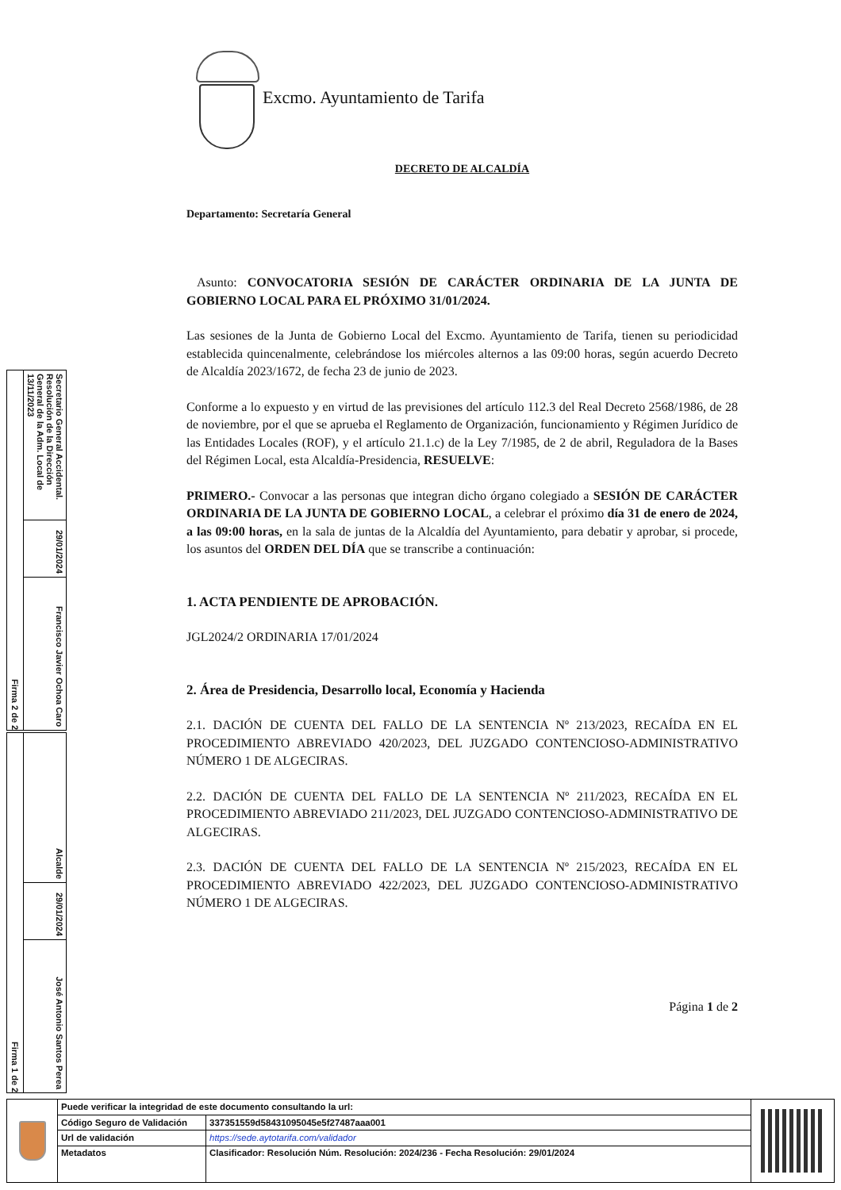Excmo. Ayuntamiento de Tarifa
DECRETO DE ALCALDÍA
Departamento: Secretaría General
Asunto: CONVOCATORIA SESIÓN DE CARÁCTER ORDINARIA DE LA JUNTA DE GOBIERNO LOCAL PARA EL PRÓXIMO 31/01/2024.
Las sesiones de la Junta de Gobierno Local del Excmo. Ayuntamiento de Tarifa, tienen su periodicidad establecida quincenalmente, celebrándose los miércoles alternos a las 09:00 horas, según acuerdo Decreto de Alcaldía 2023/1672, de fecha 23 de junio de 2023.
Conforme a lo expuesto y en virtud de las previsiones del artículo 112.3 del Real Decreto 2568/1986, de 28 de noviembre, por el que se aprueba el Reglamento de Organización, funcionamiento y Régimen Jurídico de las Entidades Locales (ROF), y el artículo 21.1.c) de la Ley 7/1985, de 2 de abril, Reguladora de la Bases del Régimen Local, esta Alcaldía-Presidencia, RESUELVE:
PRIMERO.- Convocar a las personas que integran dicho órgano colegiado a SESIÓN DE CARÁCTER ORDINARIA DE LA JUNTA DE GOBIERNO LOCAL, a celebrar el próximo día 31 de enero de 2024, a las 09:00 horas, en la sala de juntas de la Alcaldía del Ayuntamiento, para debatir y aprobar, si procede, los asuntos del ORDEN DEL DÍA que se transcribe a continuación:
1. ACTA PENDIENTE DE APROBACIÓN.
JGL2024/2 ORDINARIA 17/01/2024
2. Área de Presidencia, Desarrollo local, Economía y Hacienda
2.1. DACIÓN DE CUENTA DEL FALLO DE LA SENTENCIA Nº 213/2023, RECAÍDA EN EL PROCEDIMIENTO ABREVIADO 420/2023, DEL JUZGADO CONTENCIOSO-ADMINISTRATIVO NÚMERO 1 DE ALGECIRAS.
2.2. DACIÓN DE CUENTA DEL FALLO DE LA SENTENCIA Nº 211/2023, RECAÍDA EN EL PROCEDIMIENTO ABREVIADO 211/2023, DEL JUZGADO CONTENCIOSO-ADMINISTRATIVO DE ALGECIRAS.
2.3. DACIÓN DE CUENTA DEL FALLO DE LA SENTENCIA Nº 215/2023, RECAÍDA EN EL PROCEDIMIENTO ABREVIADO 422/2023, DEL JUZGADO CONTENCIOSO-ADMINISTRATIVO NÚMERO 1 DE ALGECIRAS.
Página 1 de 2
Firma 2 de 2
Secretario General Accidental. Resolución de la Dirección General de la Adm. Local de 13/11/2023
29/01/2024
Francisco Javier Ochoa Caro
Firma 1 de 2
Alcalde
29/01/2024
José Antonio Santos Perea
| Puede verificar la integridad de este documento consultando la url: | |
| Código Seguro de Validación | 337351559d58431095045e5f27487aaa001 |
| Url de validación | https://sede.aytotarifa.com/validador |
| Metadatos | Clasificador: Resolución Núm. Resolución: 2024/236 - Fecha Resolución: 29/01/2024 |